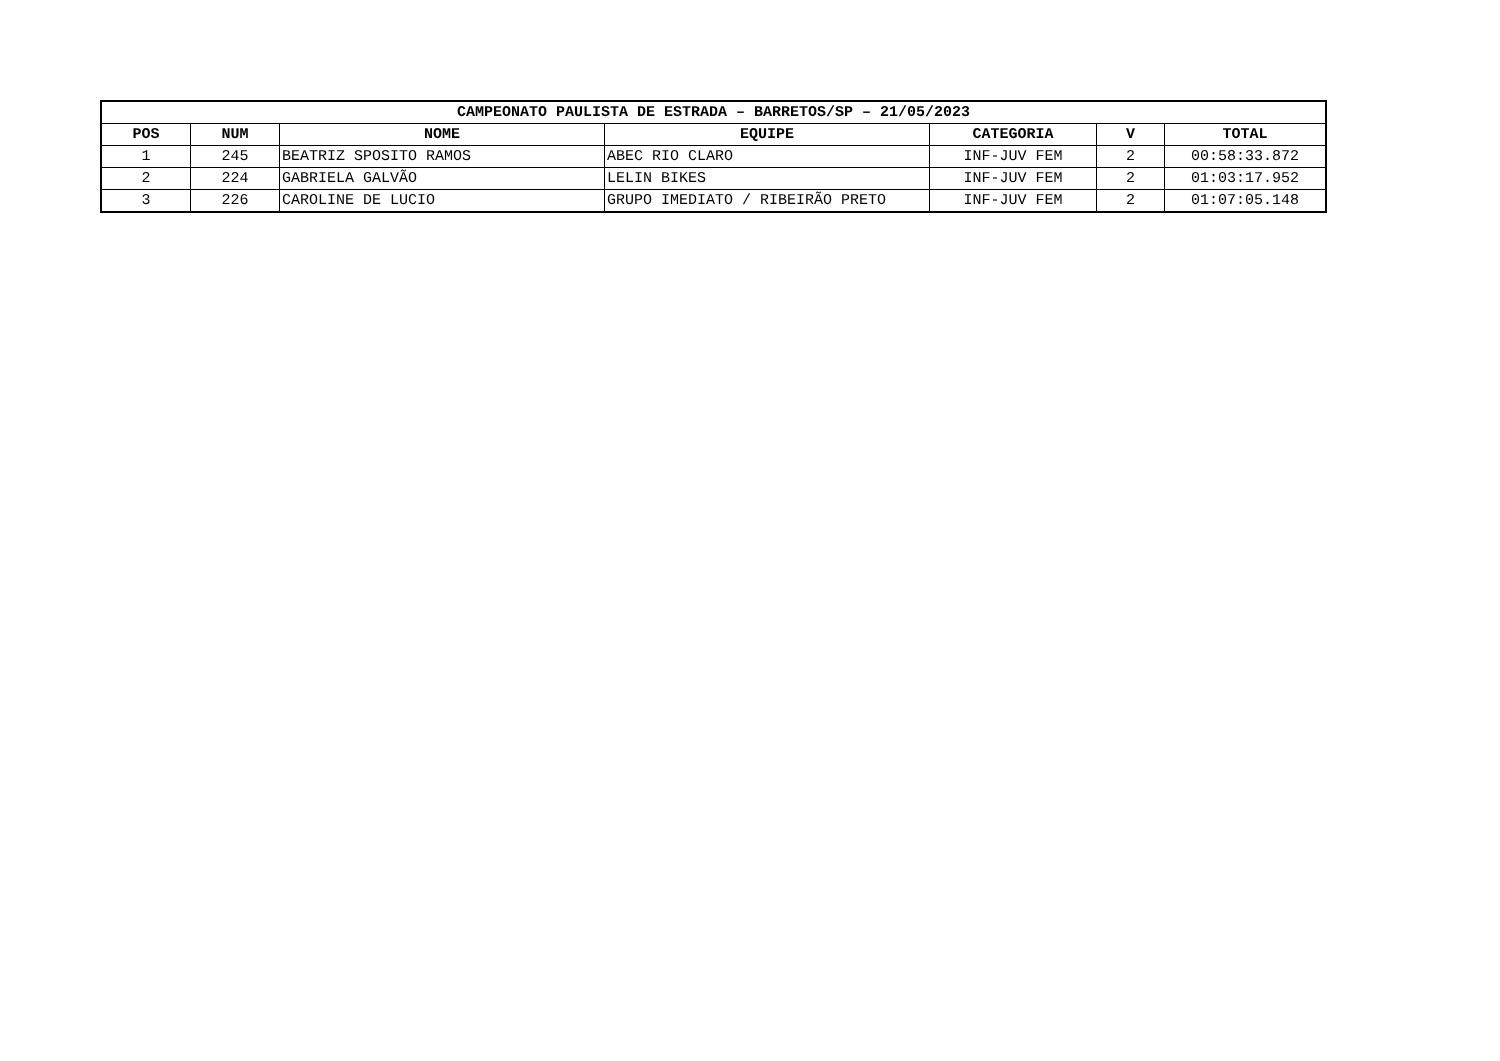| CAMPEONATO PAULISTA DE ESTRADA – BARRETOS/SP – 21/05/2023 | | | | | | |
| --- | --- | --- | --- | --- | --- | --- |
| POS | NUM | NOME | EQUIPE | CATEGORIA | V | TOTAL |
| 1 | 245 | BEATRIZ SPOSITO RAMOS | ABEC RIO CLARO | INF-JUV FEM | 2 | 00:58:33.872 |
| 2 | 224 | GABRIELA GALVÃO | LELIN BIKES | INF-JUV FEM | 2 | 01:03:17.952 |
| 3 | 226 | CAROLINE DE LUCIO | GRUPO IMEDIATO / RIBEIRÃO PRETO | INF-JUV FEM | 2 | 01:07:05.148 |